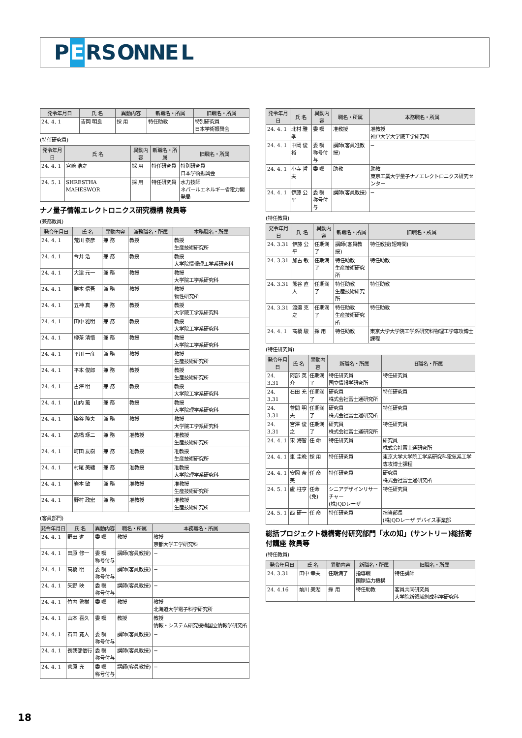P E RSONNEL
| 発令年月日 | 氏 名 | 異動内容 | 新職名・所属 | 旧職名・所属 |
| --- | --- | --- | --- | --- |
| 24. 4. 1 | 吉岡 明良 | 採 用 | 特任助教 | 特別研究員 日本学術振興会 |
(特任研究員)
| 発令年月日 | 氏 名 | 異動内容 | 新職名・所属 | 旧職名・所属 |
| --- | --- | --- | --- | --- |
| 24. 4. 1 | 宮﨑 浩之 | 採 用 | 特任研究員 | 特別研究員 日本学術振興会 |
| 24. 5. 1 | SHRESTHA MAHESWOR | 採 用 | 特任研究員 | 水力技師 ネパールエネルギー省電力開発局 |
ナノ量子情報エレクトロニクス研究機構 教員等
(兼務教員)
| 発令年月日 | 氏 名 | 異動内容 | 兼務職名・所属 | 本務職名・所属 |
| --- | --- | --- | --- | --- |
| 24. 4. 1 | 荒川 泰彦 | 兼 務 | 教授 | 教授 生産技術研究所 |
| 24. 4. 1 | 今井 浩 | 兼 務 | 教授 | 教授 大学院情報理工学系研究科 |
| 24. 4. 1 | 大津 元一 | 兼 務 | 教授 | 教授 大学院工学系研究科 |
| 24. 4. 1 | 勝本 信吾 | 兼 務 | 教授 | 教授 物性研究所 |
| 24. 4. 1 | 五神 真 | 兼 務 | 教授 | 教授 大学院工学系研究科 |
| 24. 4. 1 | 田中 雅明 | 兼 務 | 教授 | 教授 大学院工学系研究科 |
| 24. 4. 1 | 樽茶 清悟 | 兼 務 | 教授 | 教授 大学院工学系研究科 |
| 24. 4. 1 | 平川 一彦 | 兼 務 | 教授 | 教授 生産技術研究所 |
| 24. 4. 1 | 平本 俊郎 | 兼 務 | 教授 | 教授 生産技術研究所 |
| 24. 4. 1 | 古澤 明 | 兼 務 | 教授 | 教授 大学院工学系研究科 |
| 24. 4. 1 | 山内 薫 | 兼 務 | 教授 | 教授 大学院理学系研究科 |
| 24. 4. 1 | 染谷 隆夫 | 兼 務 | 教授 | 教授 大学院工学系研究科 |
| 24. 4. 1 | 高橋 琢二 | 兼 務 | 准教授 | 准教授 生産技術研究所 |
| 24. 4. 1 | 町田 友樹 | 兼 務 | 准教授 | 准教授 生産技術研究所 |
| 24. 4. 1 | 村尾 美緒 | 兼 務 | 准教授 | 准教授 大学院理学系研究科 |
| 24. 4. 1 | 岩本 敏 | 兼 務 | 准教授 | 准教授 生産技術研究所 |
| 24. 4. 1 | 野村 政宏 | 兼 務 | 准教授 | 准教授 生産技術研究所 |
(客員部門)
| 発令年月日 | 氏 名 | 異動内容 | 職名・所属 | 本務職名・所属 |
| --- | --- | --- | --- | --- |
| 24. 4. 1 | 野田 進 | 委 嘱 | 教授 | 教授 京都大学工学研究科 |
| 24. 4. 1 | 田原 修一 | 委 嘱 称号付与 | 講師(客員教授) | − |
| 24. 4. 1 | 高橋 明 | 委 嘱 称号付与 | 講師(客員教授) | − |
| 24. 4. 1 | 矢野 映 | 委 嘱 称号付与 | 講師(客員教授) | − |
| 24. 4. 1 | 竹内 繁樹 | 委 嘱 | 教授 | 教授 北海道大学電子科学研究所 |
| 24. 4. 1 | 山本 喜久 | 委 嘱 | 教授 | 教授 情報・システム研究機構国立情報学研究所 |
| 24. 4. 1 | 石田 寛人 | 委 嘱 称号付与 | 講師(客員教授) | − |
| 24. 4. 1 | 長我部信行 | 委 嘱 称号付与 | 講師(客員教授) | − |
| 24. 4. 1 | 菅原 充 | 委 嘱 称号付与 | 講師(客員教授) | − |
| 発令年月日 | 氏 名 | 異動内容 | 職名・所属 | 本務職名・所属 |
| --- | --- | --- | --- | --- |
| 24. 4. 1 | 北村 雅季 | 委 嘱 | 准教授 | 准教授 神戸大学大学院工学研究科 |
| 24. 4. 1 | 中岡 俊裕 | 委 嘱 称号付与 | 講師(客員准教授) | − |
| 24. 4. 1 | 小寺 哲夫 | 委 嘱 | 助教 | 助教 東京工業大学量子ナノエレクトロニクス研究センター |
| 24. 4. 1 | 伊藤 公平 | 委 嘱 称号付与 | 講師(客員教授) | − |
(特任教員)
| 発令年月日 | 氏 名 | 異動内容 | 新職名・所属 | 旧職名・所属 |
| --- | --- | --- | --- | --- |
| 24. 3.31 | 伊藤 公平 | 任期満了 | 講師(客員教授) | 特任教授(短時間) |
| 24. 3.31 | 加古 敏 | 任期満了 | 特任助教 生産技術研究所 | 特任助教 |
| 24. 3.31 | 熊谷 直人 | 任期満了 | 特任助教 生産技術研究所 | 特任助教 |
| 24. 3.31 | 渡邉 克之 | 任期満了 | 特任助教 生産技術研究所 | 特任助教 |
| 24. 4. 1 | 髙橋 駿 | 採 用 | 特任助教 | 東京大学大学院工学系研究科物理工学専攻博士課程 |
(特任研究員)
| 発令年月日 | 氏 名 | 異動内容 | 新職名・所属 | 旧職名・所属 |
| --- | --- | --- | --- | --- |
| 24. 3.31 | 阿部 英介 | 任期満了 | 特任研究員 国立情報学研究所 | 特任研究員 |
| 24. 3.31 | 石田 充 | 任期満了 | 研究員 株式会社富士通研究所 | 特任研究員 |
| 24. 3.31 | 菅間 明夫 | 任期満了 | 研究員 株式会社富士通研究所 | 特任研究員 |
| 24. 3.31 | 宮澤 俊之 | 任期満了 | 研究員 株式会社富士通研究所 | 特任研究員 |
| 24. 4. 1 | 宋 海智 | 任 命 | 特任研究員 | 研究員 株式会社富士通研究所 |
| 24. 4. 1 | 車 圭晩 | 採 用 | 特任研究員 | 東京大学大学院工学系研究科電気系工学専攻博士課程 |
| 24. 4. 1 | 安岡 奈美 | 任 命 | 特任研究員 | 研究員 株式会社富士通研究所 |
| 24. 5. 1 | 盧 柱亨 | 任命(免) | シニアデザインリサーチャー (株)QDレーザ | 特任研究員 |
| 24. 5. 1 | 西 研一 | 任 命 | 特任研究員 | 担当部長 (株)QDレーザ デバイス事業部 |
総括プロジェクト機構寄付研究部門「水の知」(サントリー)総括寄付講座 教員等
(特任教員)
| 発令年月日 | 氏 名 | 異動内容 | 新職名・所属 | 旧職名・所属 |
| --- | --- | --- | --- | --- |
| 24. 3.31 | 田中 幸夫 | 任期満了 | 指導職 国際協力機構 | 特任講師 |
| 24. 4.16 | 前川 美湖 | 採 用 | 特任助教 | 客員共同研究員 大学院新領域創成科学研究科 |
18